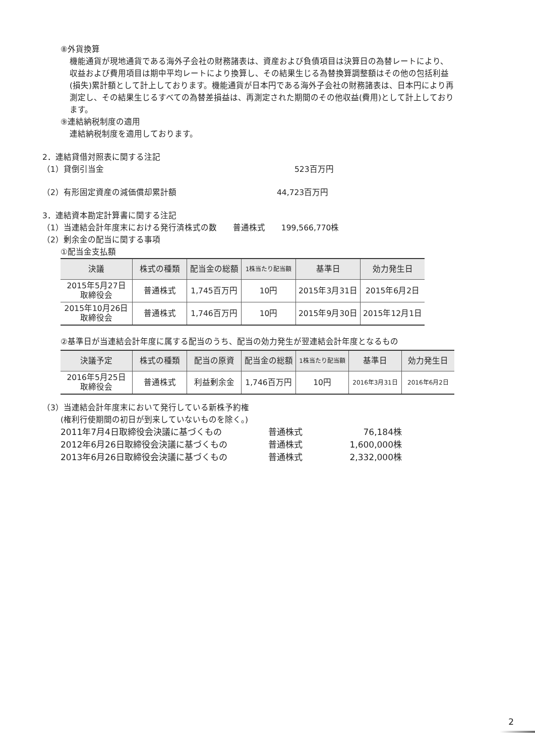⑧外貨換算
機能通貨が現地通貨である海外子会社の財務諸表は、資産および負債項目は決算日の為替レートにより、収益および費用項目は期中平均レートにより換算し、その結果生じる為替換算調整額はその他の包括利益(損失)累計額として計上しております。機能通貨が日本円である海外子会社の財務諸表は、日本円により再測定し、その結果生じるすべての為替差損益は、再測定された期間のその他収益(費用)として計上しております。
⑨連結納税制度の適用
連結納税制度を適用しております。
2．連結貸借対照表に関する注記
（1）貸倒引当金 523百万円
（2）有形固定資産の減価償却累計額 44,723百万円
3．連結資本勘定計算書に関する注記
（1）当連結会計年度末における発行済株式の数　　普通株式　　199,566,770株
（2）剰余金の配当に関する事項
①配当金支払額
| 決議 | 株式の種類 | 配当金の総額 | 1株当たり配当額 | 基準日 | 効力発生日 |
| --- | --- | --- | --- | --- | --- |
| 2015年5月27日 取締役会 | 普通株式 | 1,745百万円 | 10円 | 2015年3月31日 | 2015年6月2日 |
| 2015年10月26日 取締役会 | 普通株式 | 1,746百万円 | 10円 | 2015年9月30日 | 2015年12月1日 |
②基準日が当連結会計年度に属する配当のうち、配当の効力発生が翌連結会計年度となるもの
| 決議予定 | 株式の種類 | 配当の原資 | 配当金の総額 | 1株当たり配当額 | 基準日 | 効力発生日 |
| --- | --- | --- | --- | --- | --- | --- |
| 2016年5月25日 取締役会 | 普通株式 | 利益剰余金 | 1,746百万円 | 10円 | 2016年3月31日 | 2016年6月2日 |
（3）当連結会計年度末において発行している新株予約権
(権利行使期間の初日が到来していないものを除く。)
2011年7月4日取締役会決議に基づくもの 普通株式 76,184株
2012年6月26日取締役会決議に基づくもの 普通株式 1,600,000株
2013年6月26日取締役会決議に基づくもの 普通株式 2,332,000株
2